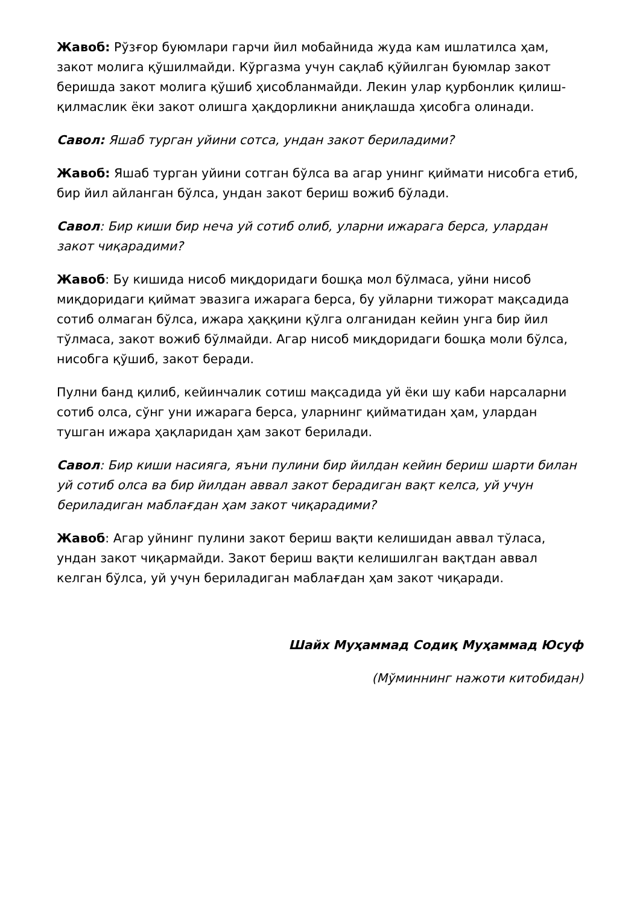Жавоб: Рўзғор буюмлари гарчи йил мобайнида жуда кам ишлатилса ҳам, закот молига қўшилмайди. Кўргазма учун сақлаб қўйилган буюмлар закот беришда закот молига қўшиб ҳисобланмайди. Лекин улар қурбонлик қилиш-қилмаслик ёки закот олишга ҳақдорликни аниқлашда ҳисобга олинади.
Савол: Яшаб турган уйини сотса, ундан закот бериладими?
Жавоб: Яшаб турган уйини сотган бўлса ва агар унинг қиймати нисобга етиб, бир йил айланган бўлса, ундан закот бериш вожиб бўлади.
Савол: Бир киши бир неча уй сотиб олиб, уларни ижарага берса, улардан закот чиқарадими?
Жавоб: Бу кишида нисоб миқдоридаги бошқа мол бўлмаса, уйни нисоб миқдоридаги қиймат эвазига ижарага берса, бу уйларни тижорат мақсадида сотиб олмаган бўлса, ижара ҳаққини қўлга олганидан кейин унга бир йил тўлмаса, закот вожиб бўлмайди. Агар нисоб миқдоридаги бошқа моли бўлса, нисобга қўшиб, закот беради.
Пулни банд қилиб, кейинчалик сотиш мақсадида уй ёки шу каби нарсаларни сотиб олса, сўнг уни ижарага берса, уларнинг қийматидан ҳам, улардан тушган ижара ҳақларидан ҳам закот берилади.
Савол: Бир киши насияга, яъни пулини бир йилдан кейин бериш шарти билан уй сотиб олса ва бир йилдан аввал закот берадиган вақт келса, уй учун бериладиган маблағдан ҳам закот чиқарадими?
Жавоб: Агар уйнинг пулини закот бериш вақти келишидан аввал тўласа, ундан закот чиқармайди. Закот бериш вақти келишилган вақтдан аввал келган бўлса, уй учун бериладиган маблағдан ҳам закот чиқаради.
Шайх Муҳаммад Содиқ Муҳаммад Юсуф
(Мўминнинг нажоти китобидан)